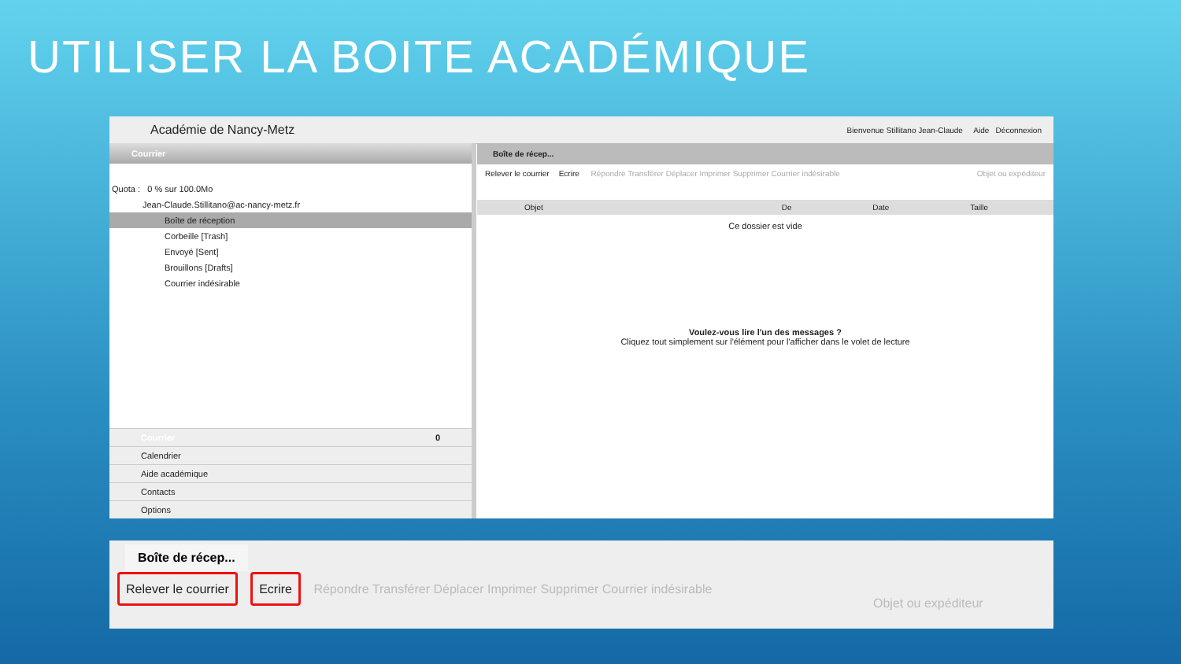UTILISER LA BOITE ACADÉMIQUE
Académie de Nancy-Metz Bienvenue Stillitano Jean-Claude Aide Déconnexion
Courrier
Quota : 0 % sur 100.0Mo
Jean-Claude.Stillitano@ac-nancy-metz.fr
Boîte de réception
Corbeille [Trash]
Envoyé [Sent]
Brouillons [Drafts]
Courrier indésirable
Courrier 0
Calendrier
Aide académique
Contacts
Options
Boîte de récep...
Relever le courrier Ecrire Répondre Transférer Déplacer Imprimer Supprimer Courrier indésirable Objet ou expéditeur
Objet De Date Taille
Ce dossier est vide
Voulez-vous lire l'un des messages ?
Cliquez tout simplement sur l'élément pour l'afficher dans le volet de lecture
Boîte de récep...
Relever le courrier Ecrire Répondre Transférer Déplacer Imprimer Supprimer Courrier indésirable
Objet ou expéditeur